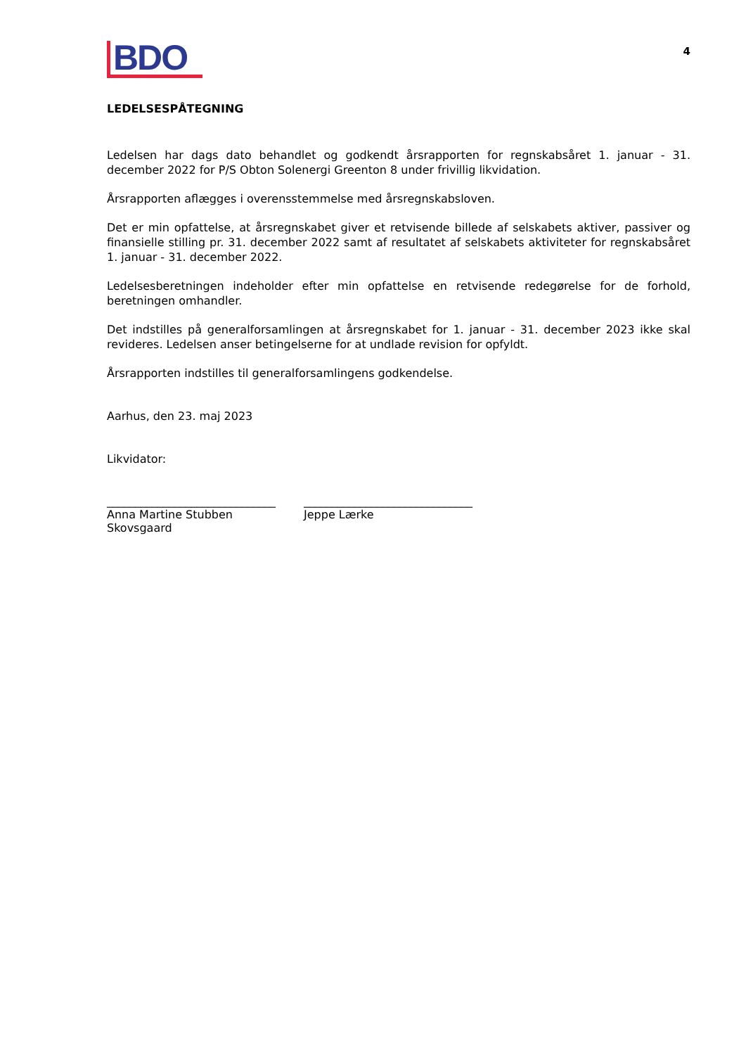BDO
4
LEDELSESPÅTEGNING
Ledelsen har dags dato behandlet og godkendt årsrapporten for regnskabsåret 1. januar - 31. december 2022 for P/S Obton Solenergi Greenton 8 under frivillig likvidation.
Årsrapporten aflægges i overensstemmelse med årsregnskabsloven.
Det er min opfattelse, at årsregnskabet giver et retvisende billede af selskabets aktiver, passiver og finansielle stilling pr. 31. december 2022 samt af resultatet af selskabets aktiviteter for regnskabsåret 1. januar - 31. december 2022.
Ledelsesberetningen indeholder efter min opfattelse en retvisende redegørelse for de forhold, beretningen omhandler.
Det indstilles på generalforsamlingen at årsregnskabet for 1. januar - 31. december 2023 ikke skal revideres. Ledelsen anser betingelserne for at undlade revision for opfyldt.
Årsrapporten indstilles til generalforsamlingens godkendelse.
Aarhus, den 23. maj 2023
Likvidator:
______________________________
Anna Martine Stubben Skovsgaard
______________________________
Jeppe Lærke